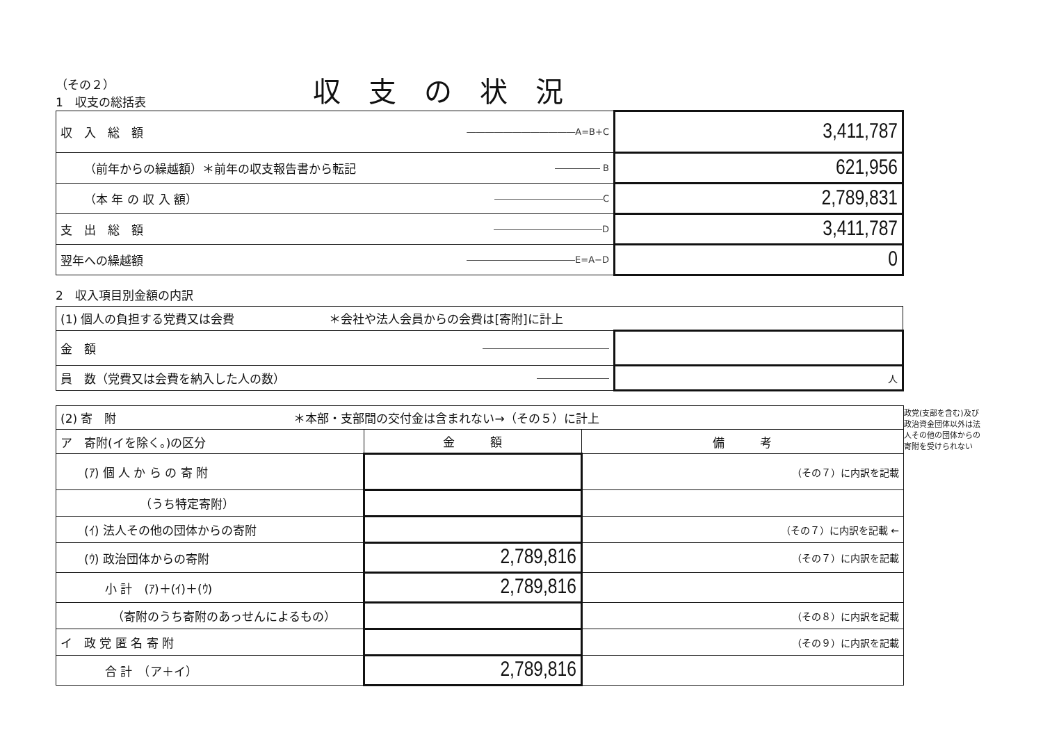（その２）
1　収支の総括表
収支の状況
| 収 入 総 額 | ――――――――――――A=B+C | 3,411,787 |
| （前年からの繰越額）＊前年の収支報告書から転記 | ――――― B | 621,956 |
| （本 年 の 収 入 額） | ――――――――――――C | 2,789,831 |
| 支 出 総 額 | ――――――――――――D | 3,411,787 |
| 翌年への繰越額 | ――――――――――――E=A−D | 0 |
2　収入項目別金額の内訳
| (1) 個人の負担する党費又は会費 ＊会社や法人会員からの会費は[寄附]に計上 | | |
| 金 額 | ―――――――――――――― | |
| 員 数（党費又は会費を納入した人の数） | ―――――――― | 人 |
| (2) 寄 附 ＊本部・支部間の交付金は含まれない→（その５）に計上 | | |
| ア 寄附(イを除く。)の区分 | 金 額 | 備 考 |
| (ｱ) 個 人 か ら の 寄 附 | | （その７）に内訳を記載 |
| （うち特定寄附） | | |
| (ｲ) 法人その他の団体からの寄附 | | （その７）に内訳を記載 ← |
| (ｳ) 政治団体からの寄附 | 2,789,816 | （その７）に内訳を記載 |
| 小 計 (ｱ)＋(ｲ)＋(ｳ) | 2,789,816 | |
| （寄附のうち寄附のあっせんによるもの） | | （その８）に内訳を記載 |
| イ 政 党 匿 名 寄 附 | | （その９）に内訳を記載 |
| 合 計 （ア＋イ） | 2,789,816 | |
政党(支部を含む)及び政治資金団体以外は法人その他の団体からの寄附を受けられない